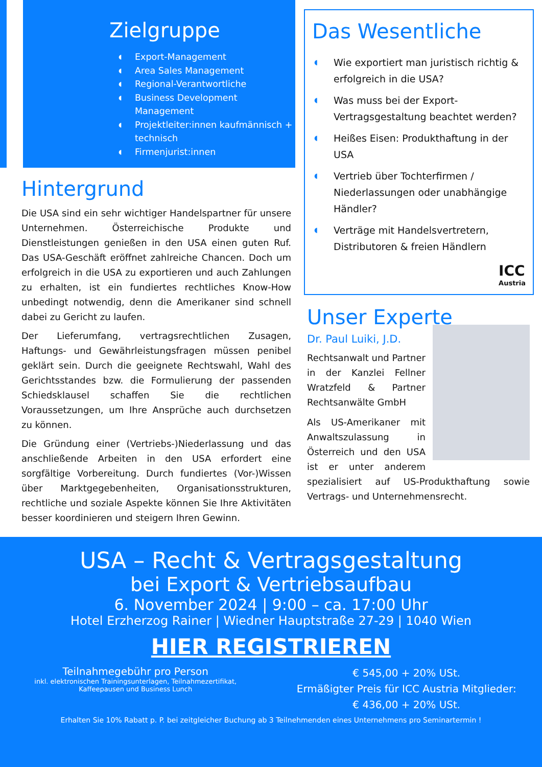Zielgruppe
◖ Export-Management
◖ Area Sales Management
◖ Regional-Verantwortliche
◖ Business Development Management
◖ Projektleiter:innen kaufmännisch + technisch
◖ Firmenjurist:innen
Hintergrund
Die USA sind ein sehr wichtiger Handelspartner für unsere Unternehmen. Österreichische Produkte und Dienstleistungen genießen in den USA einen guten Ruf. Das USA-Geschäft eröffnet zahlreiche Chancen. Doch um erfolgreich in die USA zu exportieren und auch Zahlungen zu erhalten, ist ein fundiertes rechtliches Know-How unbedingt notwendig, denn die Amerikaner sind schnell dabei zu Gericht zu laufen.
Der Lieferumfang, vertragsrechtlichen Zusagen, Haftungs- und Gewährleistungsfragen müssen penibel geklärt sein. Durch die geeignete Rechtswahl, Wahl des Gerichtsstandes bzw. die Formulierung der passenden Schiedsklausel schaffen Sie die rechtlichen Voraussetzungen, um Ihre Ansprüche auch durchsetzen zu können.
Die Gründung einer (Vertriebs-)Niederlassung und das anschließende Arbeiten in den USA erfordert eine sorgfältige Vorbereitung. Durch fundiertes (Vor-)Wissen über Marktgegebenheiten, Organisationsstrukturen, rechtliche und soziale Aspekte können Sie Ihre Aktivitäten besser koordinieren und steigern Ihren Gewinn.
Das Wesentliche
◖ Wie exportiert man juristisch richtig & erfolgreich in die USA?
◖ Was muss bei der Export-Vertragsgestaltung beachtet werden?
◖ Heißes Eisen: Produkthaftung in der USA
◖ Vertrieb über Tochterfirmen / Niederlassungen oder unabhängige Händler?
◖ Verträge mit Handelsvertretern, Distributoren & freien Händlern
ICC
Austria
Unser Experte
Dr. Paul Luiki, J.D.
Rechtsanwalt und Partner in der Kanzlei Fellner Wratzfeld & Partner Rechtsanwälte GmbH
Als US-Amerikaner mit Anwaltszulassung in Österreich und den USA ist er unter anderem spezialisiert auf US-Produkthaftung sowie Vertrags- und Unternehmensrecht.
USA – Recht & Vertragsgestaltung
bei Export & Vertriebsaufbau
6. November 2024 | 9:00 – ca. 17:00 Uhr
Hotel Erzherzog Rainer | Wiedner Hauptstraße 27-29 | 1040 Wien
HIER REGISTRIEREN
Teilnahmegebühr pro Person
inkl. elektronischen Trainingsunterlagen, Teilnahmezertifikat,
Kaffeepausen und Business Lunch
€ 545,00 + 20% USt.
Ermäßigter Preis für ICC Austria Mitglieder:
€ 436,00 + 20% USt.
Erhalten Sie 10% Rabatt p. P. bei zeitgleicher Buchung ab 3 Teilnehmenden eines Unternehmens pro Seminartermin !